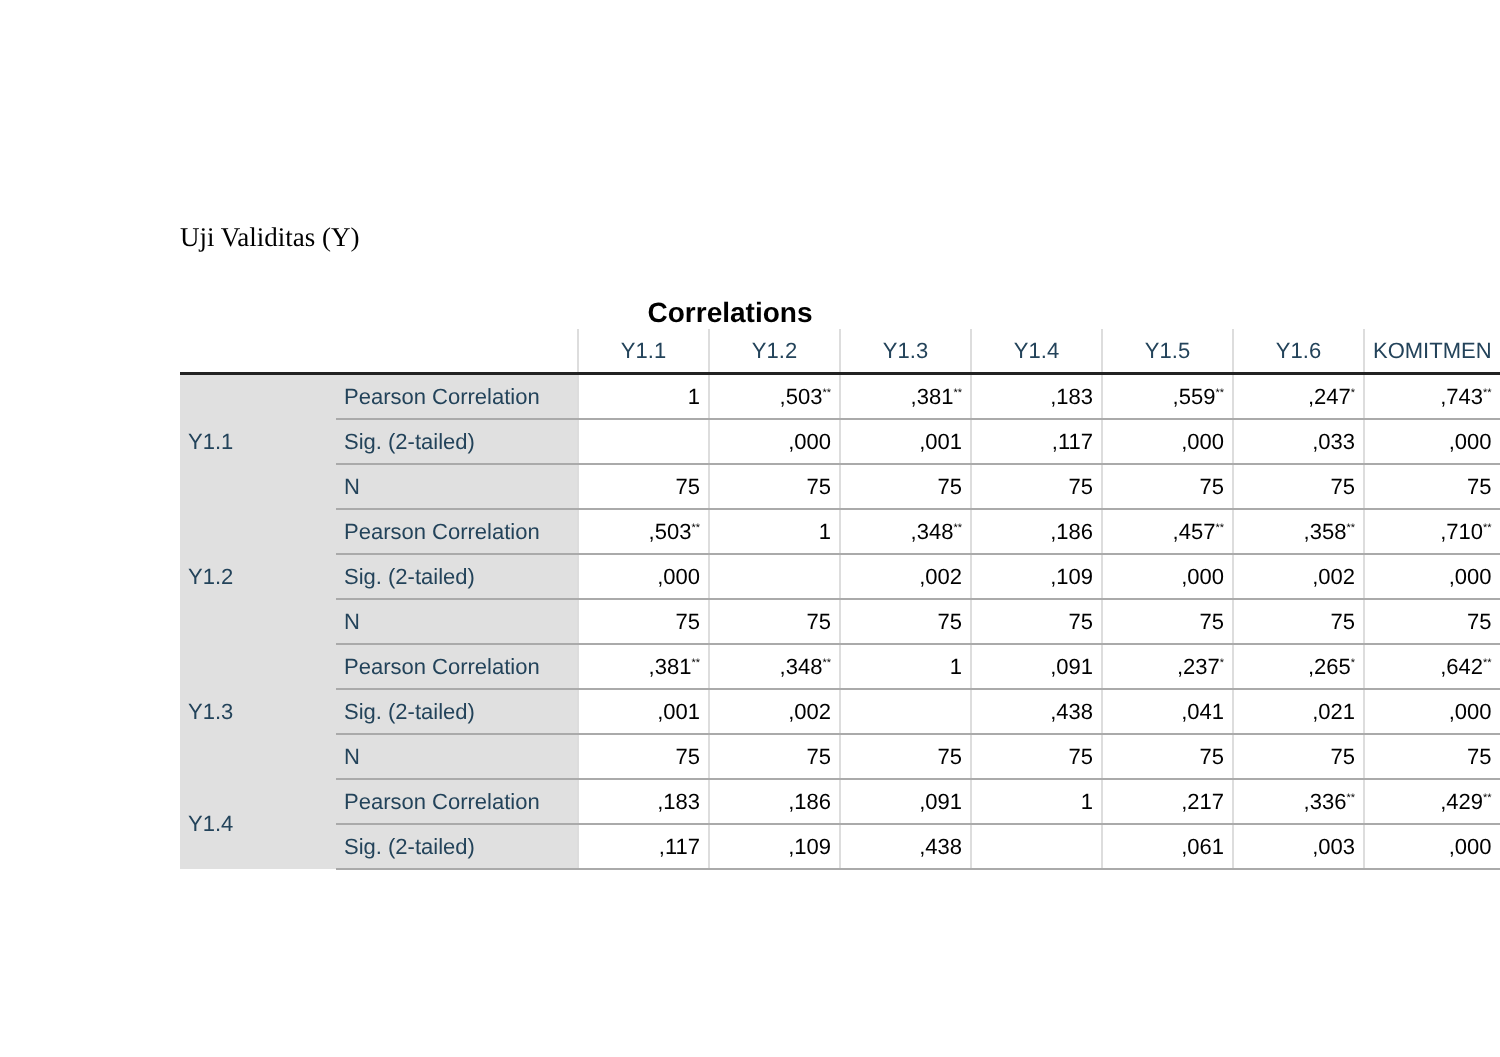Uji Validitas (Y)
Correlations
| | | Y1.1 | Y1.2 | Y1.3 | Y1.4 | Y1.5 | Y1.6 | KOMITMEN |
| --- | --- | --- | --- | --- | --- | --- | --- | --- |
| Y1.1 | Pearson Correlation | 1 | ,503<sup>**</sup> | ,381<sup>**</sup> | ,183 | ,559<sup>**</sup> | ,247<sup>*</sup> | ,743<sup>**</sup> |
| | Sig. (2-tailed) | | ,000 | ,001 | ,117 | ,000 | ,033 | ,000 |
| | N | 75 | 75 | 75 | 75 | 75 | 75 | 75 |
| Y1.2 | Pearson Correlation | ,503<sup>**</sup> | 1 | ,348<sup>**</sup> | ,186 | ,457<sup>**</sup> | ,358<sup>**</sup> | ,710<sup>**</sup> |
| | Sig. (2-tailed) | ,000 | | ,002 | ,109 | ,000 | ,002 | ,000 |
| | N | 75 | 75 | 75 | 75 | 75 | 75 | 75 |
| Y1.3 | Pearson Correlation | ,381<sup>**</sup> | ,348<sup>**</sup> | 1 | ,091 | ,237<sup>*</sup> | ,265<sup>*</sup> | ,642<sup>**</sup> |
| | Sig. (2-tailed) | ,001 | ,002 | | ,438 | ,041 | ,021 | ,000 |
| | N | 75 | 75 | 75 | 75 | 75 | 75 | 75 |
| Y1.4 | Pearson Correlation | ,183 | ,186 | ,091 | 1 | ,217 | ,336<sup>**</sup> | ,429<sup>**</sup> |
| | Sig. (2-tailed) | ,117 | ,109 | ,438 | | ,061 | ,003 | ,000 |